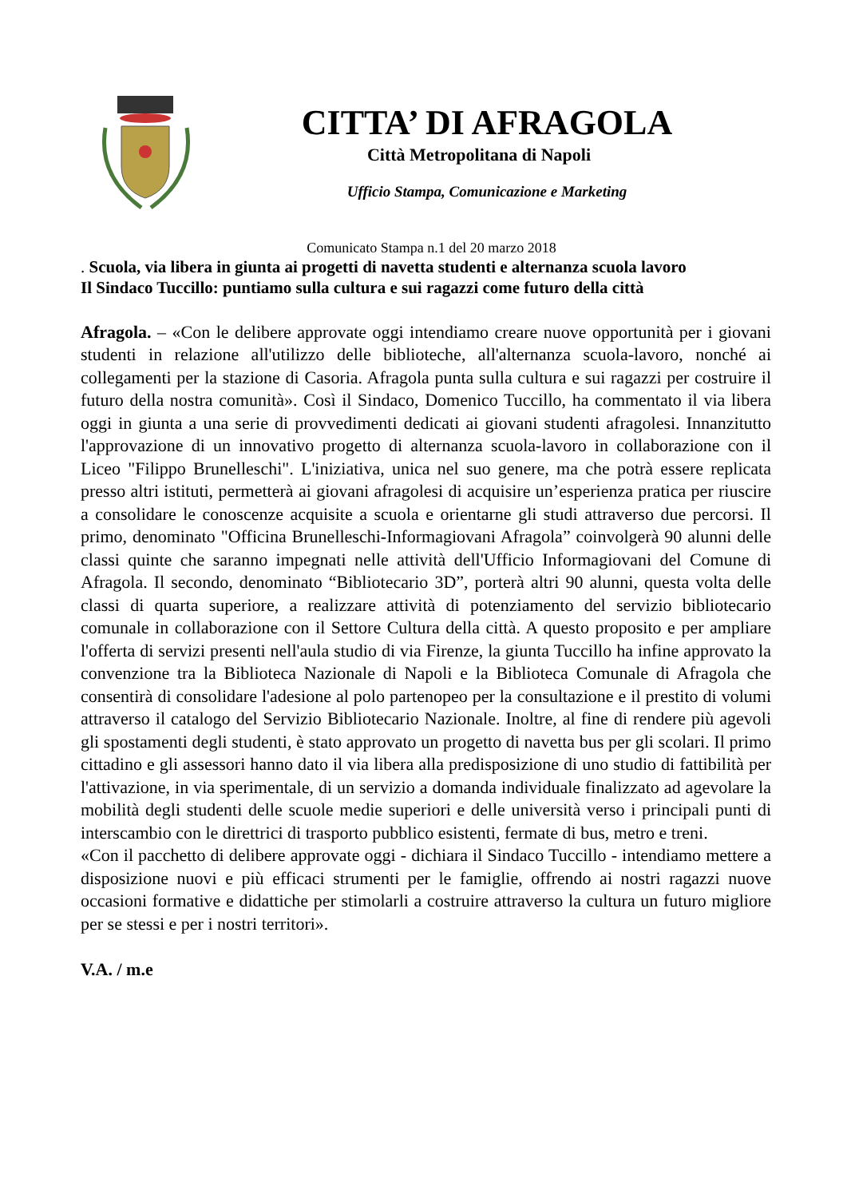CITTA’ DI AFRAGOLA
Città Metropolitana di Napoli
Ufficio Stampa, Comunicazione e Marketing
Comunicato Stampa n.1 del 20 marzo 2018
. Scuola, via libera in giunta ai progetti di navetta studenti e alternanza scuola lavoro
Il Sindaco Tuccillo: puntiamo sulla cultura e sui ragazzi come futuro della città
Afragola. – «Con le delibere approvate oggi intendiamo creare nuove opportunità per i giovani studenti in relazione all'utilizzo delle biblioteche, all'alternanza scuola-lavoro, nonché ai collegamenti per la stazione di Casoria. Afragola punta sulla cultura e sui ragazzi per costruire il futuro della nostra comunità». Così il Sindaco, Domenico Tuccillo, ha commentato il via libera oggi in giunta a una serie di provvedimenti dedicati ai giovani studenti afragolesi. Innanzitutto l'approvazione di un innovativo progetto di alternanza scuola-lavoro in collaborazione con il Liceo "Filippo Brunelleschi". L'iniziativa, unica nel suo genere, ma che potrà essere replicata presso altri istituti, permetterà ai giovani afragolesi di acquisire un’esperienza pratica per riuscire a consolidare le conoscenze acquisite a scuola e orientarne gli studi attraverso due percorsi. Il primo, denominato "Officina Brunelleschi-Informagiovani Afragola” coinvolgerà 90 alunni delle classi quinte che saranno impegnati nelle attività dell'Ufficio Informagiovani del Comune di Afragola. Il secondo, denominato “Bibliotecario 3D”, porterà altri 90 alunni, questa volta delle classi di quarta superiore, a realizzare attività di potenziamento del servizio bibliotecario comunale in collaborazione con il Settore Cultura della città. A questo proposito e per ampliare l'offerta di servizi presenti nell'aula studio di via Firenze, la giunta Tuccillo ha infine approvato la convenzione tra la Biblioteca Nazionale di Napoli e la Biblioteca Comunale di Afragola che consentirà di consolidare l'adesione al polo partenopeo per la consultazione e il prestito di volumi attraverso il catalogo del Servizio Bibliotecario Nazionale. Inoltre, al fine di rendere più agevoli gli spostamenti degli studenti, è stato approvato un progetto di navetta bus per gli scolari. Il primo cittadino e gli assessori hanno dato il via libera alla predisposizione di uno studio di fattibilità per l'attivazione, in via sperimentale, di un servizio a domanda individuale finalizzato ad agevolare la mobilità degli studenti delle scuole medie superiori e delle università verso i principali punti di interscambio con le direttrici di trasporto pubblico esistenti, fermate di bus, metro e treni.
«Con il pacchetto di delibere approvate oggi - dichiara il Sindaco Tuccillo - intendiamo mettere a disposizione nuovi e più efficaci strumenti per le famiglie, offrendo ai nostri ragazzi nuove occasioni formative e didattiche per stimolarli a costruire attraverso la cultura un futuro migliore per se stessi e per i nostri territori».
V.A. / m.e